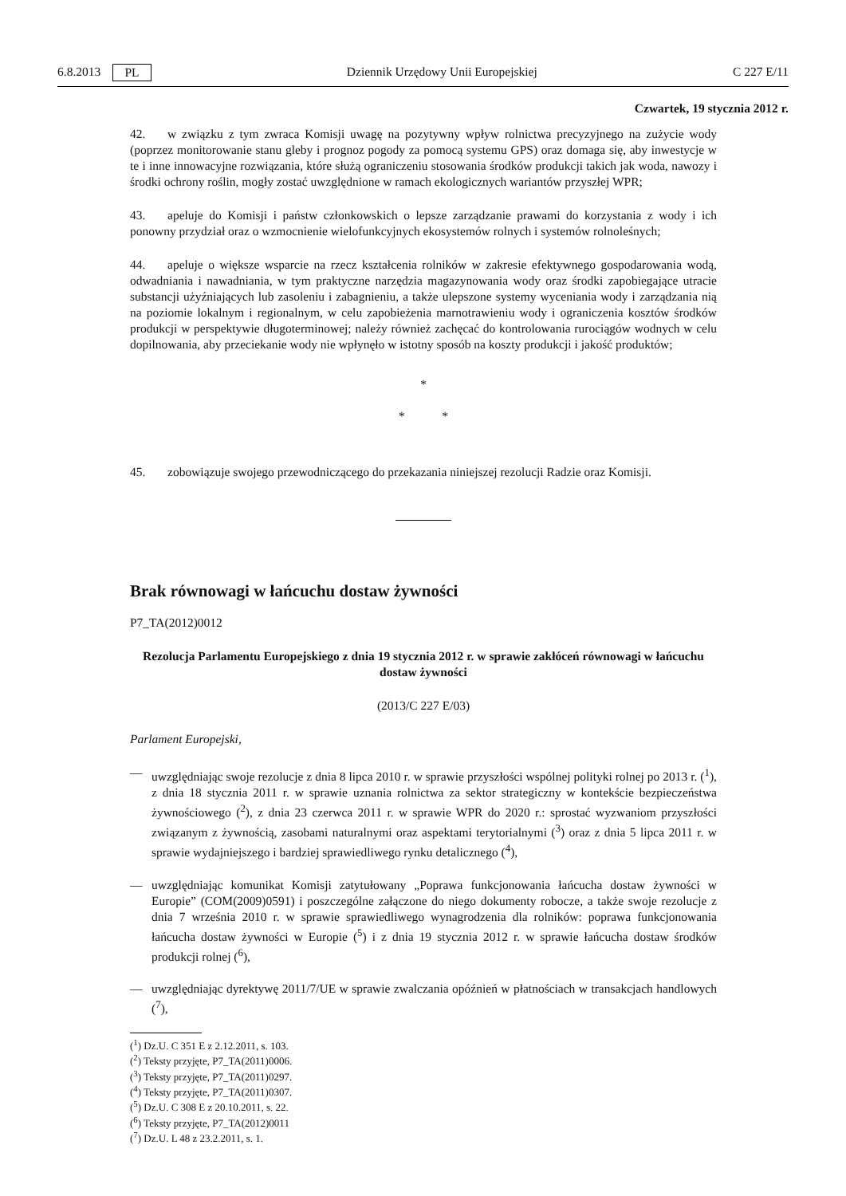6.8.2013 PL Dziennik Urzędowy Unii Europejskiej C 227 E/11
Czwartek, 19 stycznia 2012 r.
42. w związku z tym zwraca Komisji uwagę na pozytywny wpływ rolnictwa precyzyjnego na zużycie wody (poprzez monitorowanie stanu gleby i prognoz pogody za pomocą systemu GPS) oraz domaga się, aby inwestycje w te i inne innowacyjne rozwiązania, które służą ograniczeniu stosowania środków produkcji takich jak woda, nawozy i środki ochrony roślin, mogły zostać uwzględnione w ramach ekologicznych wariantów przyszłej WPR;
43. apeluje do Komisji i państw członkowskich o lepsze zarządzanie prawami do korzystania z wody i ich ponowny przydział oraz o wzmocnienie wielofunkcyjnych ekosystemów rolnych i systemów rolnoleśnych;
44. apeluje o większe wsparcie na rzecz kształcenia rolników w zakresie efektywnego gospodarowania wodą, odwadniania i nawadniania, w tym praktyczne narzędzia magazynowania wody oraz środki zapobiegające utracie substancji użyźniających lub zasoleniu i zabagnieniu, a także ulepszone systemy wyceniania wody i zarządzania nią na poziomie lokalnym i regionalnym, w celu zapobieżenia marnotrawieniu wody i ograniczenia kosztów środków produkcji w perspektywie długoterminowej; należy również zachęcać do kontrolowania rurociągów wodnych w celu dopilnowania, aby przeciekanie wody nie wpłynęło w istotny sposób na koszty produkcji i jakość produktów;
*
* *
45. zobowiązuje swojego przewodniczącego do przekazania niniejszej rezolucji Radzie oraz Komisji.
Brak równowagi w łańcuchu dostaw żywności
P7_TA(2012)0012
Rezolucja Parlamentu Europejskiego z dnia 19 stycznia 2012 r. w sprawie zakłóceń równowagi w łańcuchu dostaw żywności
(2013/C 227 E/03)
Parlament Europejski,
— uwzględniając swoje rezolucje z dnia 8 lipca 2010 r. w sprawie przyszłości wspólnej polityki rolnej po 2013 r. (<sup>1</sup>), z dnia 18 stycznia 2011 r. w sprawie uznania rolnictwa za sektor strategiczny w kontekście bezpieczeństwa żywnościowego (<sup>2</sup>), z dnia 23 czerwca 2011 r. w sprawie WPR do 2020 r.: sprostać wyzwaniom przyszłości związanym z żywnością, zasobami naturalnymi oraz aspektami terytorialnymi (<sup>3</sup>) oraz z dnia 5 lipca 2011 r. w sprawie wydajniejszego i bardziej sprawiedliwego rynku detalicznego (<sup>4</sup>),
— uwzględniając komunikat Komisji zatytułowany „Poprawa funkcjonowania łańcucha dostaw żywności w Europie” (COM(2009)0591) i poszczególne załączone do niego dokumenty robocze, a także swoje rezolucje z dnia 7 września 2010 r. w sprawie sprawiedliwego wynagrodzenia dla rolników: poprawa funkcjonowania łańcucha dostaw żywności w Europie (<sup>5</sup>) i z dnia 19 stycznia 2012 r. w sprawie łańcucha dostaw środków produkcji rolnej (<sup>6</sup>),
— uwzględniając dyrektywę 2011/7/UE w sprawie zwalczania opóźnień w płatnościach w transakcjach handlowych (<sup>7</sup>),
(<sup>1</sup>) Dz.U. C 351 E z 2.12.2011, s. 103.
(<sup>2</sup>) Teksty przyjęte, P7_TA(2011)0006.
(<sup>3</sup>) Teksty przyjęte, P7_TA(2011)0297.
(<sup>4</sup>) Teksty przyjęte, P7_TA(2011)0307.
(<sup>5</sup>) Dz.U. C 308 E z 20.10.2011, s. 22.
(<sup>6</sup>) Teksty przyjęte, P7_TA(2012)0011
(<sup>7</sup>) Dz.U. L 48 z 23.2.2011, s. 1.